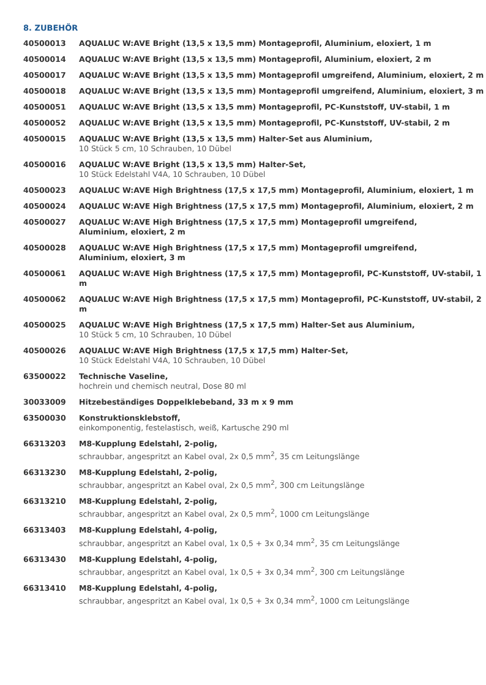8. ZUBEHÖR
| 40500013 | AQUALUC W:AVE Bright (13,5 x 13,5 mm) Montageprofil, Aluminium, eloxiert, 1 m |
| 40500014 | AQUALUC W:AVE Bright (13,5 x 13,5 mm) Montageprofil, Aluminium, eloxiert, 2 m |
| 40500017 | AQUALUC W:AVE Bright (13,5 x 13,5 mm) Montageprofil umgreifend, Aluminium, eloxiert, 2 m |
| 40500018 | AQUALUC W:AVE Bright (13,5 x 13,5 mm) Montageprofil umgreifend, Aluminium, eloxiert, 3 m |
| 40500051 | AQUALUC W:AVE Bright (13,5 x 13,5 mm) Montageprofil, PC-Kunststoff, UV-stabil, 1 m |
| 40500052 | AQUALUC W:AVE Bright (13,5 x 13,5 mm) Montageprofil, PC-Kunststoff, UV-stabil, 2 m |
| 40500015 | AQUALUC W:AVE Bright (13,5 x 13,5 mm) Halter-Set aus Aluminium, 10 Stück 5 cm, 10 Schrauben, 10 Dübel |
| 40500016 | AQUALUC W:AVE Bright (13,5 x 13,5 mm) Halter-Set, 10 Stück Edelstahl V4A, 10 Schrauben, 10 Dübel |
| 40500023 | AQUALUC W:AVE High Brightness (17,5 x 17,5 mm) Montageprofil, Aluminium, eloxiert, 1 m |
| 40500024 | AQUALUC W:AVE High Brightness (17,5 x 17,5 mm) Montageprofil, Aluminium, eloxiert, 2 m |
| 40500027 | AQUALUC W:AVE High Brightness (17,5 x 17,5 mm) Montageprofil umgreifend, Aluminium, eloxiert, 2 m |
| 40500028 | AQUALUC W:AVE High Brightness (17,5 x 17,5 mm) Montageprofil umgreifend, Aluminium, eloxiert, 3 m |
| 40500061 | AQUALUC W:AVE High Brightness (17,5 x 17,5 mm) Montageprofil, PC-Kunststoff, UV-stabil, 1 m |
| 40500062 | AQUALUC W:AVE High Brightness (17,5 x 17,5 mm) Montageprofil, PC-Kunststoff, UV-stabil, 2 m |
| 40500025 | AQUALUC W:AVE High Brightness (17,5 x 17,5 mm) Halter-Set aus Aluminium, 10 Stück 5 cm, 10 Schrauben, 10 Dübel |
| 40500026 | AQUALUC W:AVE High Brightness (17,5 x 17,5 mm) Halter-Set, 10 Stück Edelstahl V4A, 10 Schrauben, 10 Dübel |
| 63500022 | Technische Vaseline, hochrein und chemisch neutral, Dose 80 ml |
| 30033009 | Hitzebeständiges Doppelklebeband, 33 m x 9 mm |
| 63500030 | Konstruktionsklebstoff, einkomponentig, festelastisch, weiß, Kartusche 290 ml |
| 66313203 | M8-Kupplung Edelstahl, 2-polig, schraubbar, angespritzt an Kabel oval, 2x 0,5 mm<sup>2</sup>, 35 cm Leitungslänge |
| 66313230 | M8-Kupplung Edelstahl, 2-polig, schraubbar, angespritzt an Kabel oval, 2x 0,5 mm<sup>2</sup>, 300 cm Leitungslänge |
| 66313210 | M8-Kupplung Edelstahl, 2-polig, schraubbar, angespritzt an Kabel oval, 2x 0,5 mm<sup>2</sup>, 1000 cm Leitungslänge |
| 66313403 | M8-Kupplung Edelstahl, 4-polig, schraubbar, angespritzt an Kabel oval, 1x 0,5 + 3x 0,34 mm<sup>2</sup>, 35 cm Leitungslänge |
| 66313430 | M8-Kupplung Edelstahl, 4-polig, schraubbar, angespritzt an Kabel oval, 1x 0,5 + 3x 0,34 mm<sup>2</sup>, 300 cm Leitungslänge |
| 66313410 | M8-Kupplung Edelstahl, 4-polig, schraubbar, angespritzt an Kabel oval, 1x 0,5 + 3x 0,34 mm<sup>2</sup>, 1000 cm Leitungslänge |